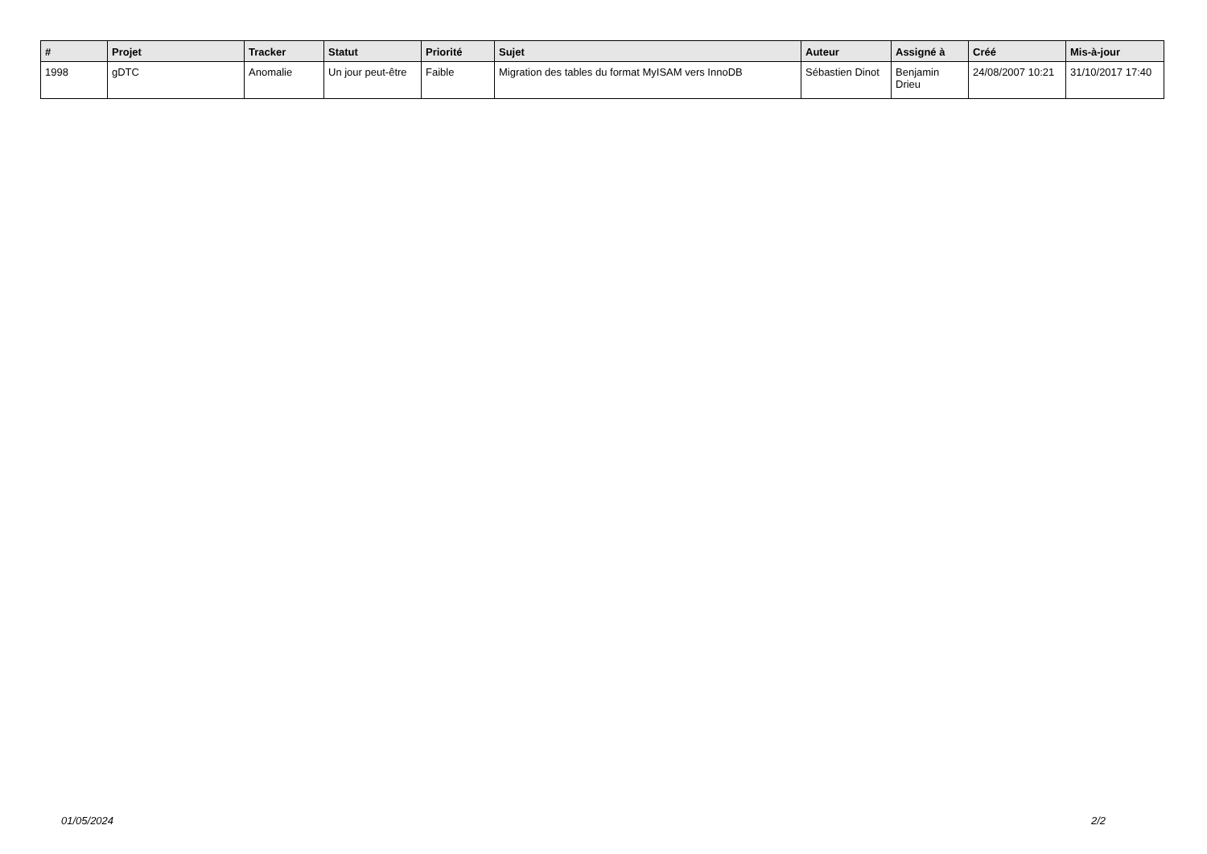| # | Projet | Tracker | Statut | Priorité | Sujet | Auteur | Assigné à | Créé | Mis-à-jour |
| --- | --- | --- | --- | --- | --- | --- | --- | --- | --- |
| 1998 | gDTC | Anomalie | Un jour peut-être | Faible | Migration des tables du format MyISAM vers InnoDB | Sébastien Dinot | Benjamin Drieu | 24/08/2007 10:21 | 31/10/2017 17:40 |
01/05/2024 2/2